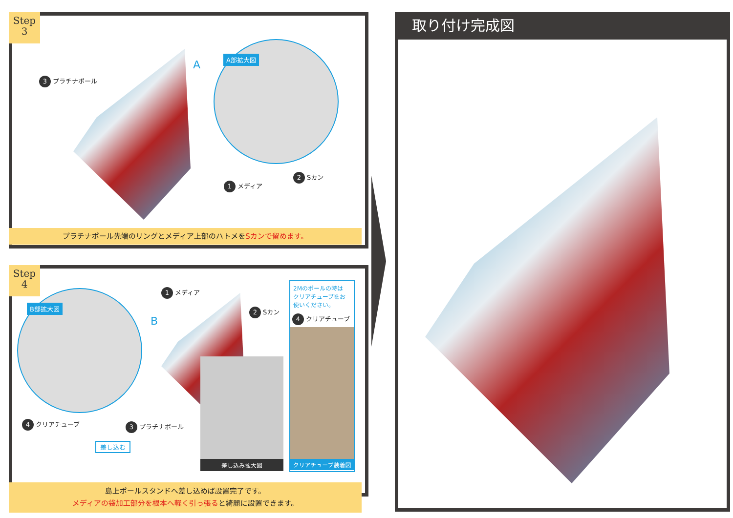Step
3
3 プラチナポール
A部拡大図
A
2 Sカン
1 メディア
プラチナポール先端のリングとメディア上部のハトメをSカンで留めます。
Step
4
B部拡大図
B
1 メディア
2 Sカン
2Mのポールの時は
クリアチューブをお
使いください。
4 クリアチューブ
クリアチューブ装着図
差し込み拡大図
4 クリアチューブ 3 プラチナポール
差し込む
島上ポールスタンドへ差し込めば設置完了です。
メディアの袋加工部分を根本へ軽く引っ張ると綺麗に設置できます。
取り付け完成図